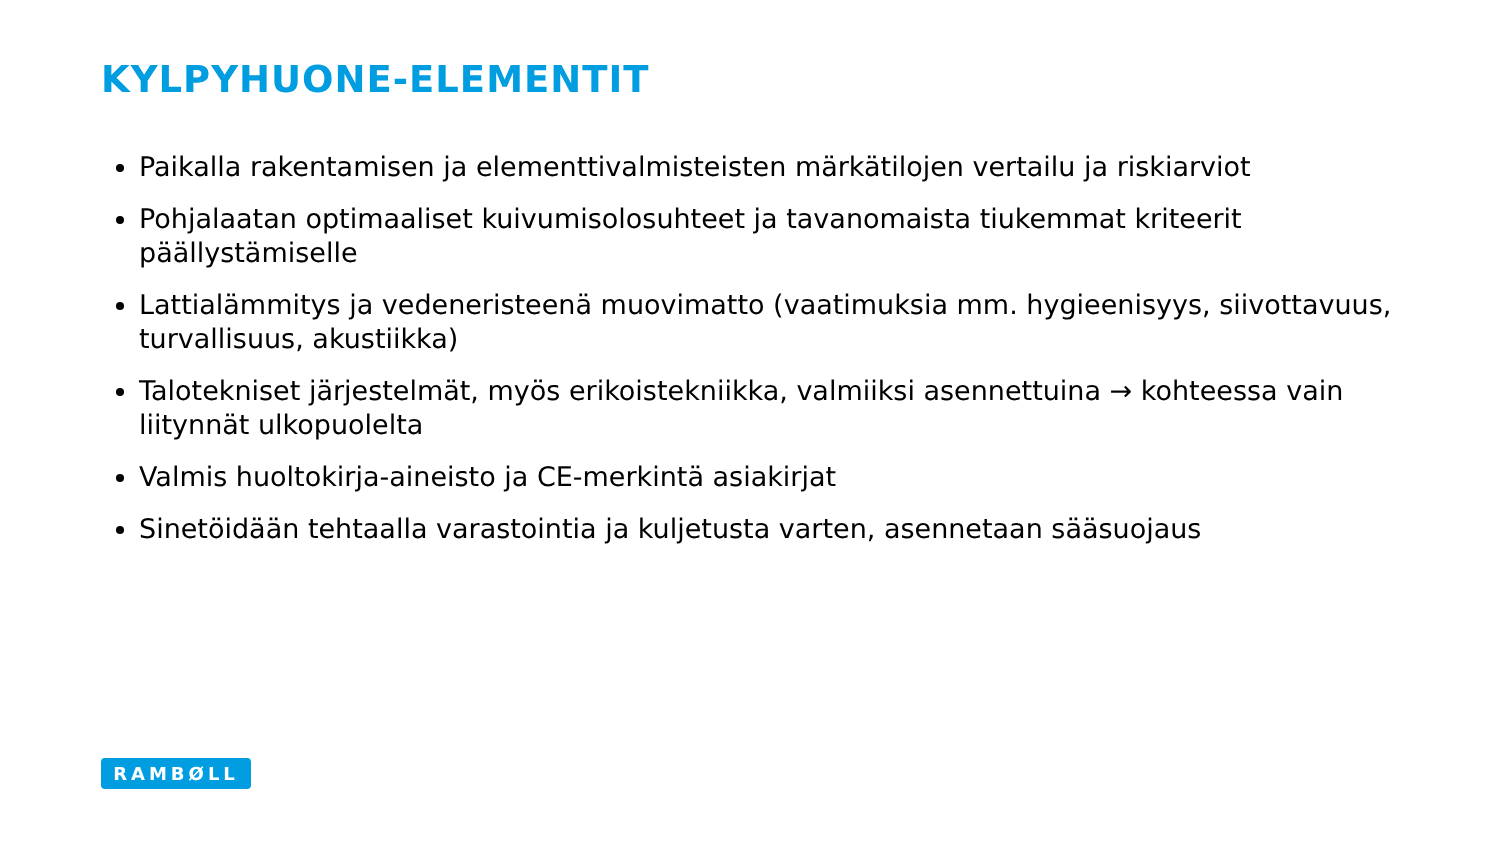KYLPYHUONE-ELEMENTIT
Paikalla rakentamisen ja elementtivalmisteisten märkätilojen vertailu ja riskiarviot
Pohjalaatan optimaaliset kuivumisolosuhteet ja tavanomaista tiukemmat kriteerit päällystämiselle
Lattialämmitys ja vedeneristeenä muovimatto (vaatimuksia mm. hygieenisyys, siivottavuus, turvallisuus, akustiikka)
Talotekniset järjestelmät, myös erikoistekniikka, valmiiksi asennettuina → kohteessa vain liitynnät ulkopuolelta
Valmis huoltokirja-aineisto ja CE-merkintä asiakirjat
Sinetöidään tehtaalla varastointia ja kuljetusta varten, asennetaan sääsuojaus
RAMBØLL